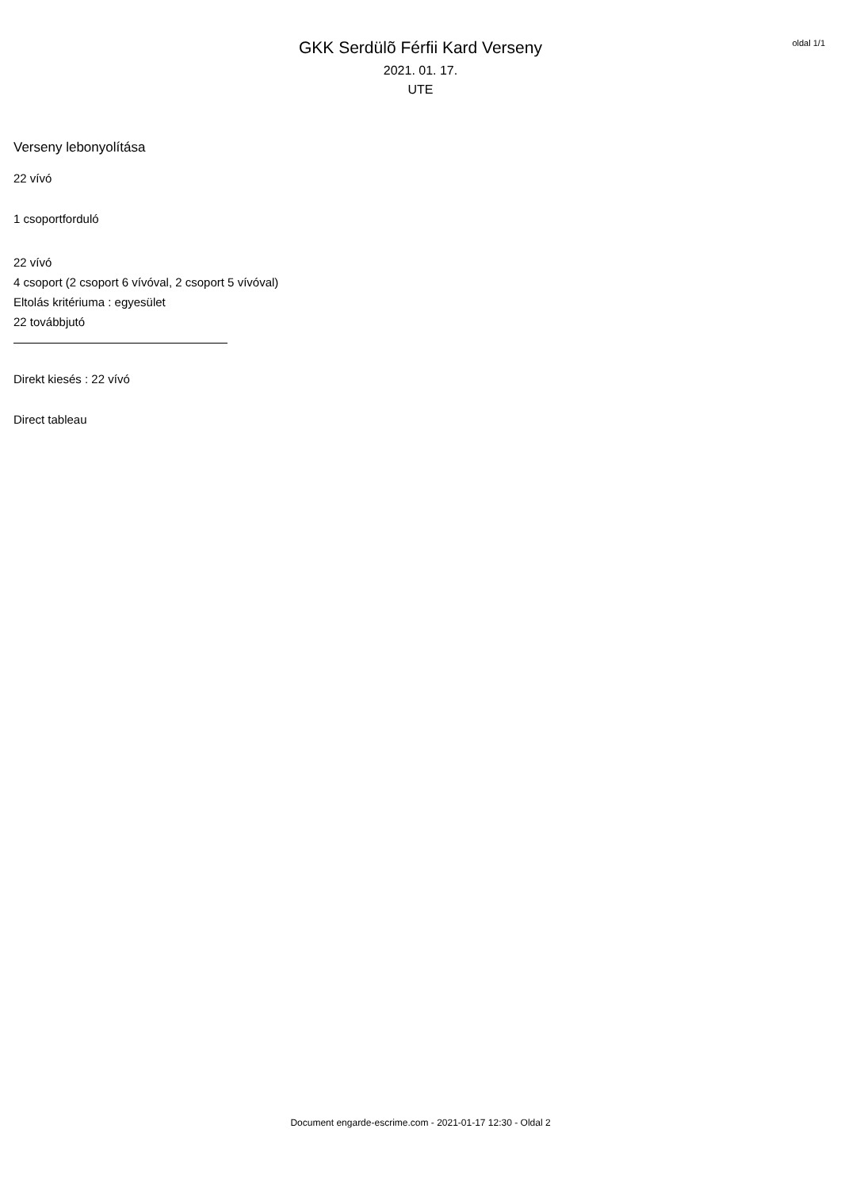oldal 1/1
GKK Serdülõ Férfii Kard Verseny
2021. 01. 17.
UTE
Verseny lebonyolítása
22 vívó
1 csoportforduló
22 vívó
4 csoport (2 csoport 6 vívóval, 2 csoport 5 vívóval)
Eltolás kritériuma : egyesület
22 továbbjutó
Direkt kiesés : 22 vívó
Direct tableau
Document engarde-escrime.com - 2021-01-17 12:30 - Oldal 2